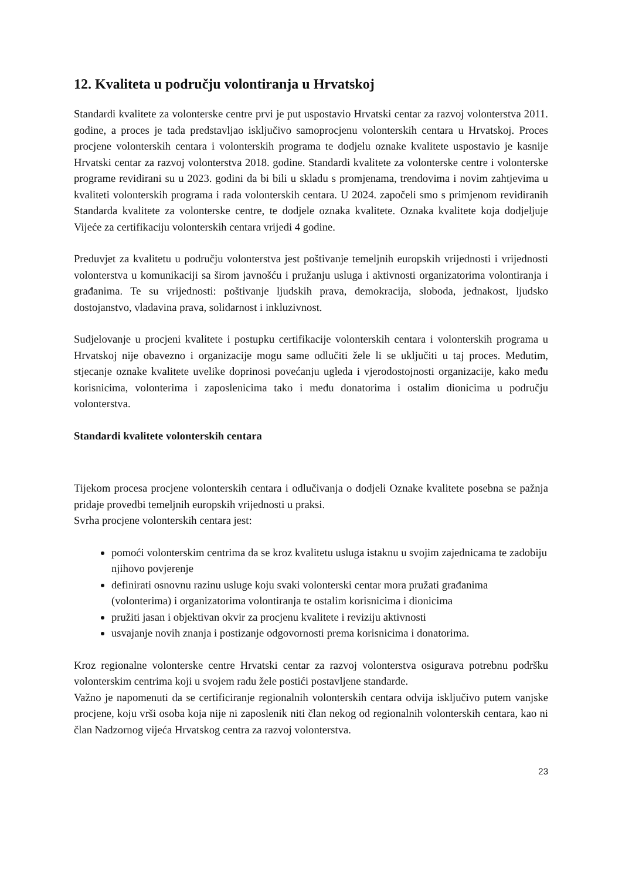12. Kvaliteta u području volontiranja u Hrvatskoj
Standardi kvalitete za volonterske centre prvi je put uspostavio Hrvatski centar za razvoj volonterstva 2011. godine, a proces je tada predstavljao isključivo samoprocjenu volonterskih centara u Hrvatskoj. Proces procjene volonterskih centara i volonterskih programa te dodjelu oznake kvalitete uspostavio je kasnije Hrvatski centar za razvoj volonterstva 2018. godine. Standardi kvalitete za volonterske centre i volonterske programe revidirani su u 2023. godini da bi bili u skladu s promjenama, trendovima i novim zahtjevima u kvaliteti volonterskih programa i rada volonterskih centara. U 2024. započeli smo s primjenom revidiranih Standarda kvalitete za volonterske centre, te dodjele oznaka kvalitete. Oznaka kvalitete koja dodjeljuje Vijeće za certifikaciju volonterskih centara vrijedi 4 godine.
Preduvjet za kvalitetu u području volonterstva jest poštivanje temeljnih europskih vrijednosti i vrijednosti volonterstva u komunikaciji sa širom javnošću i pružanju usluga i aktivnosti organizatorima volontiranja i građanima. Te su vrijednosti: poštivanje ljudskih prava, demokracija, sloboda, jednakost, ljudsko dostojanstvo, vladavina prava, solidarnost i inkluzivnost.
Sudjelovanje u procjeni kvalitete i postupku certifikacije volonterskih centara i volonterskih programa u Hrvatskoj nije obavezno i organizacije mogu same odlučiti žele li se uključiti u taj proces. Međutim, stjecanje oznake kvalitete uvelike doprinosi povećanju ugleda i vjerodostojnosti organizacije, kako među korisnicima, volonterima i zaposlenicima tako i među donatorima i ostalim dionicima u području volonterstva.
Standardi kvalitete volonterskih centara
Tijekom procesa procjene volonterskih centara i odlučivanja o dodjeli Oznake kvalitete posebna se pažnja pridaje provedbi temeljnih europskih vrijednosti u praksi.
Svrha procjene volonterskih centara jest:
pomoći volonterskim centrima da se kroz kvalitetu usluga istaknu u svojim zajednicama te zadobiju njihovo povjerenje
definirati osnovnu razinu usluge koju svaki volonterski centar mora pružati građanima (volonterima) i organizatorima volontiranja te ostalim korisnicima i dionicima
pružiti jasan i objektivan okvir za procjenu kvalitete i reviziju aktivnosti
usvajanje novih znanja i postizanje odgovornosti prema korisnicima i donatorima.
Kroz regionalne volonterske centre Hrvatski centar za razvoj volonterstva osigurava potrebnu podršku volonterskim centrima koji u svojem radu žele postići postavljene standarde.
Važno je napomenuti da se certificiranje regionalnih volonterskih centara odvija isključivo putem vanjske procjene, koju vrši osoba koja nije ni zaposlenik niti član nekog od regionalnih volonterskih centara, kao ni član Nadzornog vijeća Hrvatskog centra za razvoj volonterstva.
23